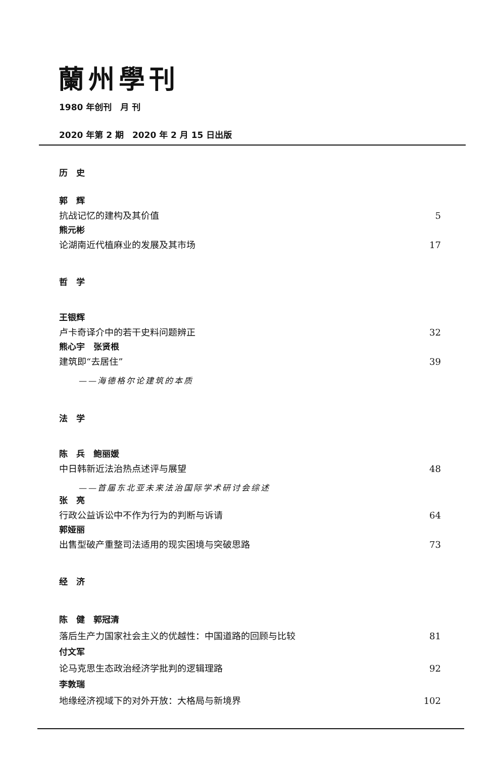蘭州學刊
1980 年创刊　月 刊
2020 年第 2 期　2020 年 2 月 15 日出版
历　史
郭　辉
抗战记忆的建构及其价值 5
熊元彬
论湖南近代植麻业的发展及其市场 17
哲　学
王银辉
卢卡奇译介中的若干史料问题辨正 32
熊心宇　张贤根
建筑即“去居住” 39
——海德格尔论建筑的本质
法　学
陈　兵　鲍丽媛
中日韩新近法治热点述评与展望 48
——首届东北亚未来法治国际学术研讨会综述
张　亮
行政公益诉讼中不作为行为的判断与诉请 64
郭娅丽
出售型破产重整司法适用的现实困境与突破思路 73
经　济
陈　健　郭冠清
落后生产力国家社会主义的优越性：中国道路的回顾与比较 81
付文军
论马克思生态政治经济学批判的逻辑理路 92
李敦瑞
地缘经济视域下的对外开放：大格局与新境界 102